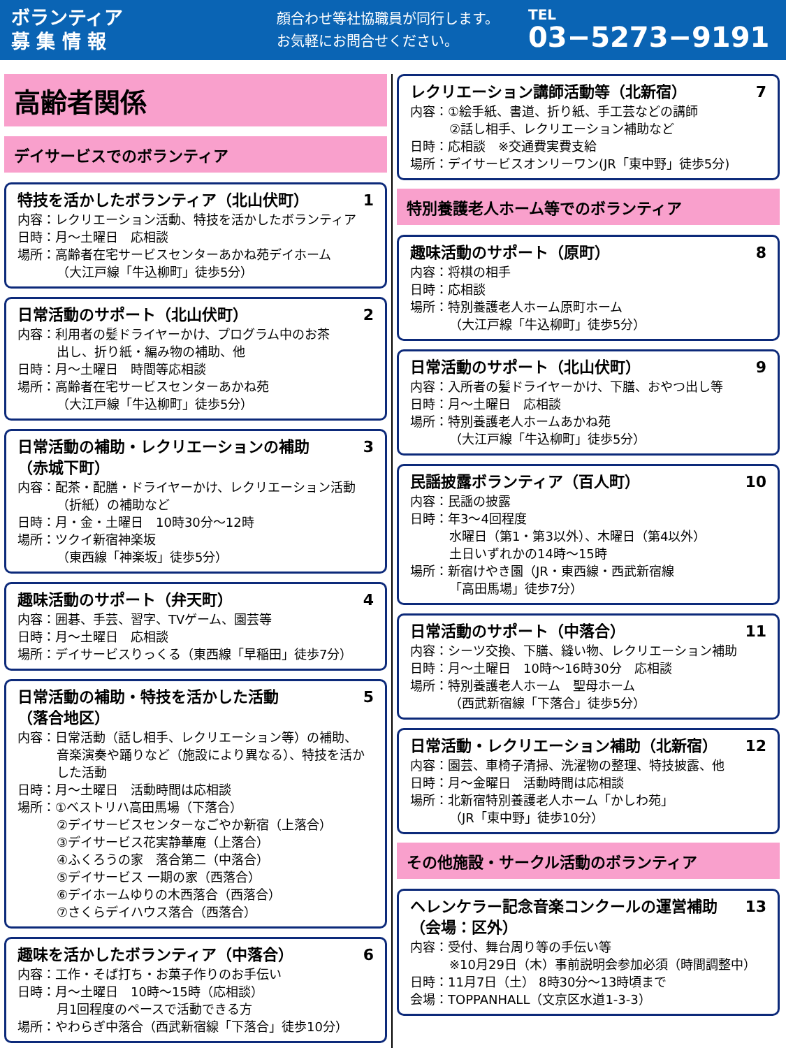ボランティア
募 集 情 報
顔合わせ等社協職員が同行します。
お気軽にお問合せください。
TEL
03−5273−9191
高齢者関係
デイサービスでのボランティア
特技を活かしたボランティア（北山伏町） 1
内容：レクリエーション活動、特技を活かしたボランティア
日時：月～土曜日　応相談
場所：高齢者在宅サービスセンターあかね苑デイホーム
（大江戸線「牛込柳町」徒歩5分）
日常活動のサポート（北山伏町） 2
内容：利用者の髪ドライヤーかけ、プログラム中のお茶
出し、折り紙・編み物の補助、他
日時：月～土曜日　時間等応相談
場所：高齢者在宅サービスセンターあかね苑
（大江戸線「牛込柳町」徒歩5分）
日常活動の補助・レクリエーションの補助
（赤城下町） 3
内容：配茶・配膳・ドライヤーかけ、レクリエーション活動
（折紙）の補助など
日時：月・金・土曜日　10時30分～12時
場所：ツクイ新宿神楽坂
（東西線「神楽坂」徒歩5分）
趣味活動のサポート（弁天町） 4
内容：囲碁、手芸、習字、TVゲーム、園芸等
日時：月～土曜日　応相談
場所：デイサービスりっくる（東西線「早稲田」徒歩7分）
日常活動の補助・特技を活かした活動
（落合地区） 5
内容：日常活動（話し相手、レクリエーション等）の補助、
音楽演奏や踊りなど（施設により異なる）、特技を活かした活動
日時：月～土曜日　活動時間は応相談
場所：①ベストリハ高田馬場（下落合）
②デイサービスセンターなごやか新宿（上落合）
③デイサービス花実静華庵（上落合）
④ふくろうの家　落合第二（中落合）
⑤デイサービス 一期の家（西落合）
⑥デイホームゆりの木西落合（西落合）
⑦さくらデイハウス落合（西落合）
趣味を活かしたボランティア（中落合） 6
内容：工作・そば打ち・お菓子作りのお手伝い
日時：月～土曜日　10時～15時（応相談）
月1回程度のペースで活動できる方
場所：やわらぎ中落合（西武新宿線「下落合」徒歩10分）
レクリエーション講師活動等（北新宿） 7
内容：①絵手紙、書道、折り紙、手工芸などの講師
②話し相手、レクリエーション補助など
日時：応相談　※交通費実費支給
場所：デイサービスオンリーワン(JR「東中野」徒歩5分)
特別養護老人ホーム等でのボランティア
趣味活動のサポート（原町） 8
内容：将棋の相手
日時：応相談
場所：特別養護老人ホーム原町ホーム
（大江戸線「牛込柳町」徒歩5分）
日常活動のサポート（北山伏町） 9
内容：入所者の髪ドライヤーかけ、下膳、おやつ出し等
日時：月～土曜日　応相談
場所：特別養護老人ホームあかね苑
（大江戸線「牛込柳町」徒歩5分）
民謡披露ボランティア（百人町） 10
内容：民謡の披露
日時：年3～4回程度
水曜日（第1・第3以外）、木曜日（第4以外）
土日いずれかの14時～15時
場所：新宿けやき園（JR・東西線・西武新宿線
「高田馬場」徒歩7分）
日常活動のサポート（中落合） 11
内容：シーツ交換、下膳、縫い物、レクリエーション補助
日時：月～土曜日　10時～16時30分　応相談
場所：特別養護老人ホーム　聖母ホーム
（西武新宿線「下落合」徒歩5分）
日常活動・レクリエーション補助（北新宿） 12
内容：園芸、車椅子清掃、洗濯物の整理、特技披露、他
日時：月～金曜日　活動時間は応相談
場所：北新宿特別養護老人ホーム「かしわ苑」
（JR「東中野」徒歩10分）
その他施設・サークル活動のボランティア
ヘレンケラー記念音楽コンクールの運営補助
（会場：区外） 13
内容：受付、舞台周り等の手伝い等
※10月29日（木）事前説明会参加必須（時間調整中）
日時：11月7日（土） 8時30分～13時頃まで
会場：TOPPANHALL（文京区水道1-3-3）